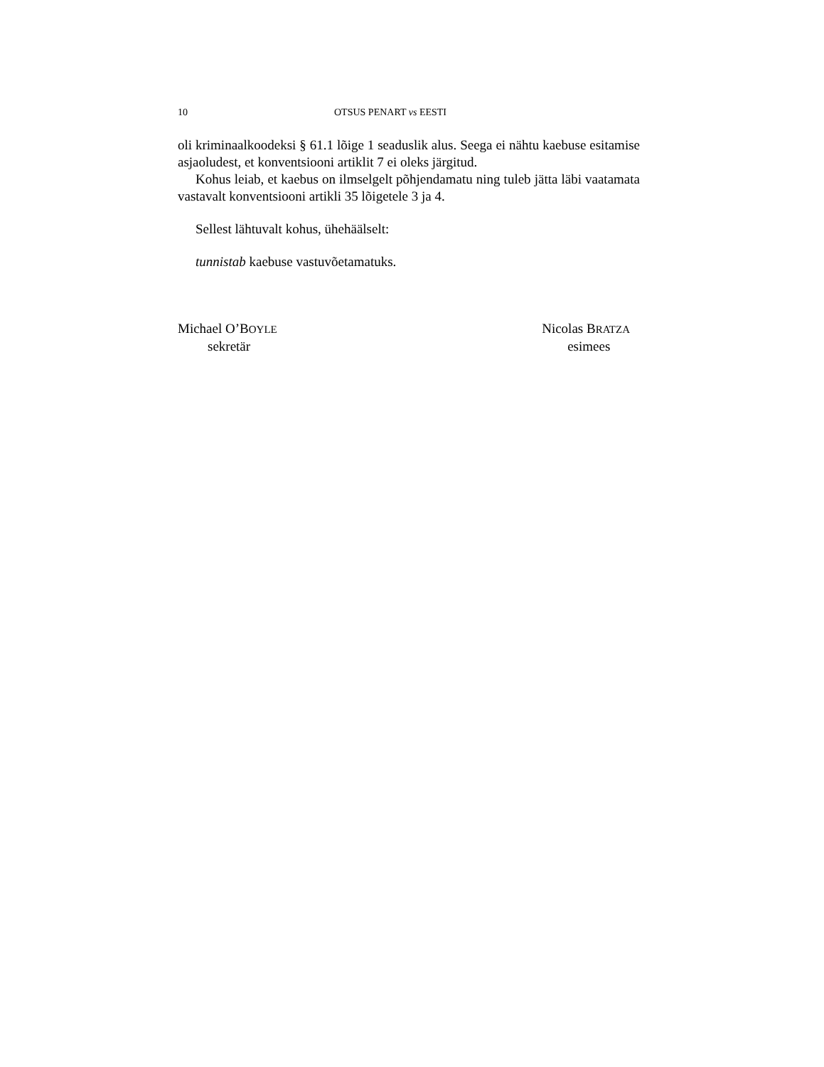10 OTSUS PENART vs EESTI
oli kriminaalkoodeksi § 61.1 lõige 1 seaduslik alus. Seega ei nähtu kaebuse esitamise asjaoludest, et konventsiooni artiklit 7 ei oleks järgitud.
Kohus leiab, et kaebus on ilmselgelt põhjendamatu ning tuleb jätta läbi vaatamata vastavalt konventsiooni artikli 35 lõigetele 3 ja 4.
Sellest lähtuvalt kohus, ühehäälselt:
tunnistab kaebuse vastuvõetamatuks.
Michael O’BOYLE
sekretär
Nicolas BRATZA
esimees